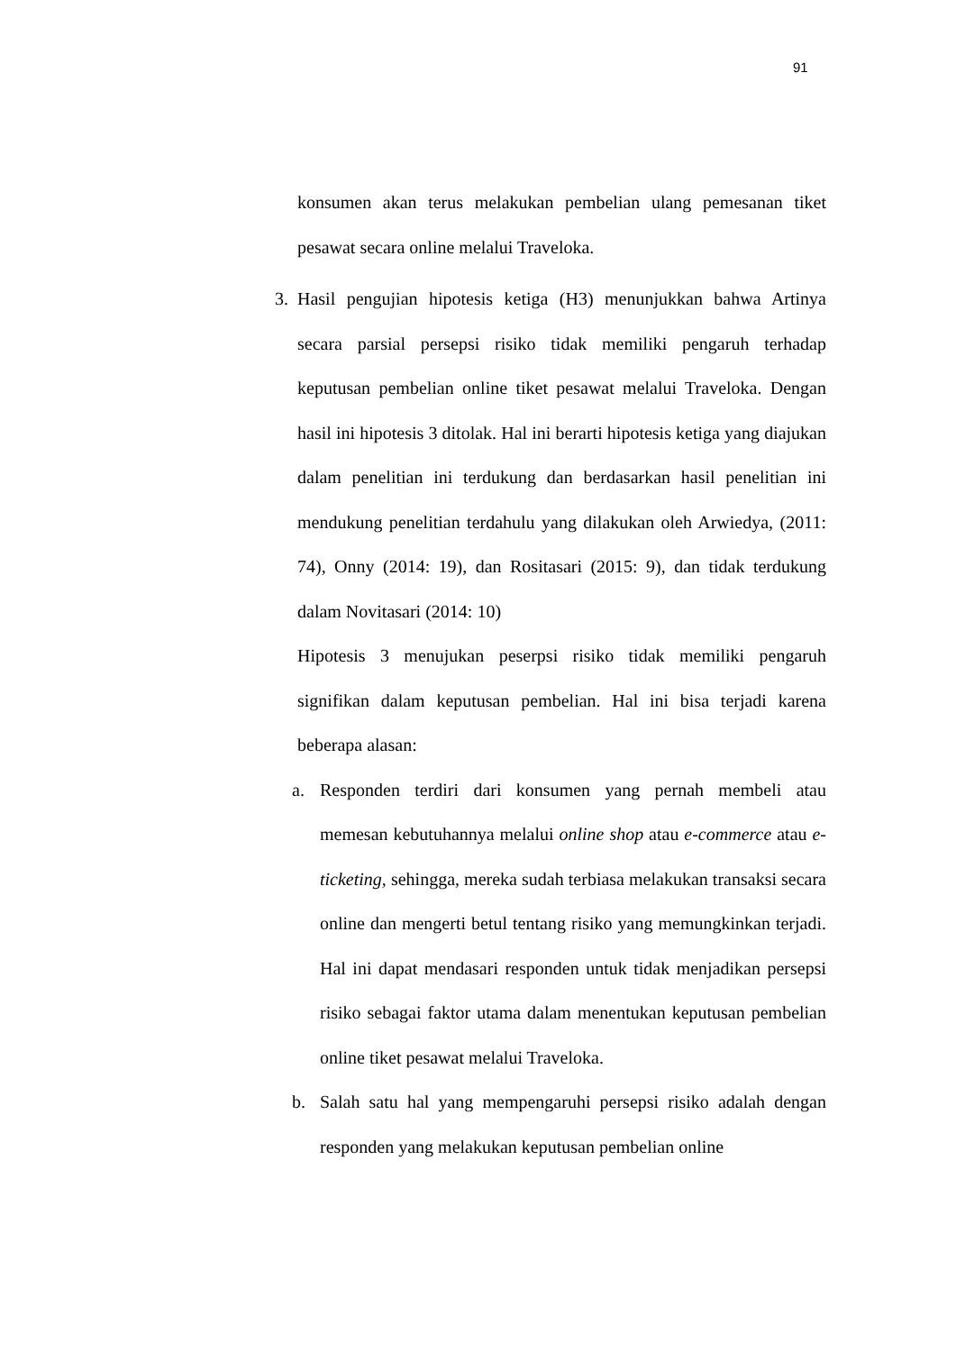91
konsumen akan terus melakukan pembelian ulang pemesanan tiket pesawat secara online melalui Traveloka.
3. Hasil pengujian hipotesis ketiga (H3) menunjukkan bahwa Artinya secara parsial persepsi risiko tidak memiliki pengaruh terhadap keputusan pembelian online tiket pesawat melalui Traveloka. Dengan hasil ini hipotesis 3 ditolak. Hal ini berarti hipotesis ketiga yang diajukan dalam penelitian ini terdukung dan berdasarkan hasil penelitian ini mendukung penelitian terdahulu yang dilakukan oleh Arwiedya, (2011: 74), Onny (2014: 19), dan Rositasari (2015: 9), dan tidak terdukung dalam Novitasari (2014: 10)
Hipotesis 3 menujukan peserpsi risiko tidak memiliki pengaruh signifikan dalam keputusan pembelian. Hal ini bisa terjadi karena beberapa alasan:
a. Responden terdiri dari konsumen yang pernah membeli atau memesan kebutuhannya melalui online shop atau e-commerce atau e-ticketing, sehingga, mereka sudah terbiasa melakukan transaksi secara online dan mengerti betul tentang risiko yang memungkinkan terjadi. Hal ini dapat mendasari responden untuk tidak menjadikan persepsi risiko sebagai faktor utama dalam menentukan keputusan pembelian online tiket pesawat melalui Traveloka.
b. Salah satu hal yang mempengaruhi persepsi risiko adalah dengan responden yang melakukan keputusan pembelian online